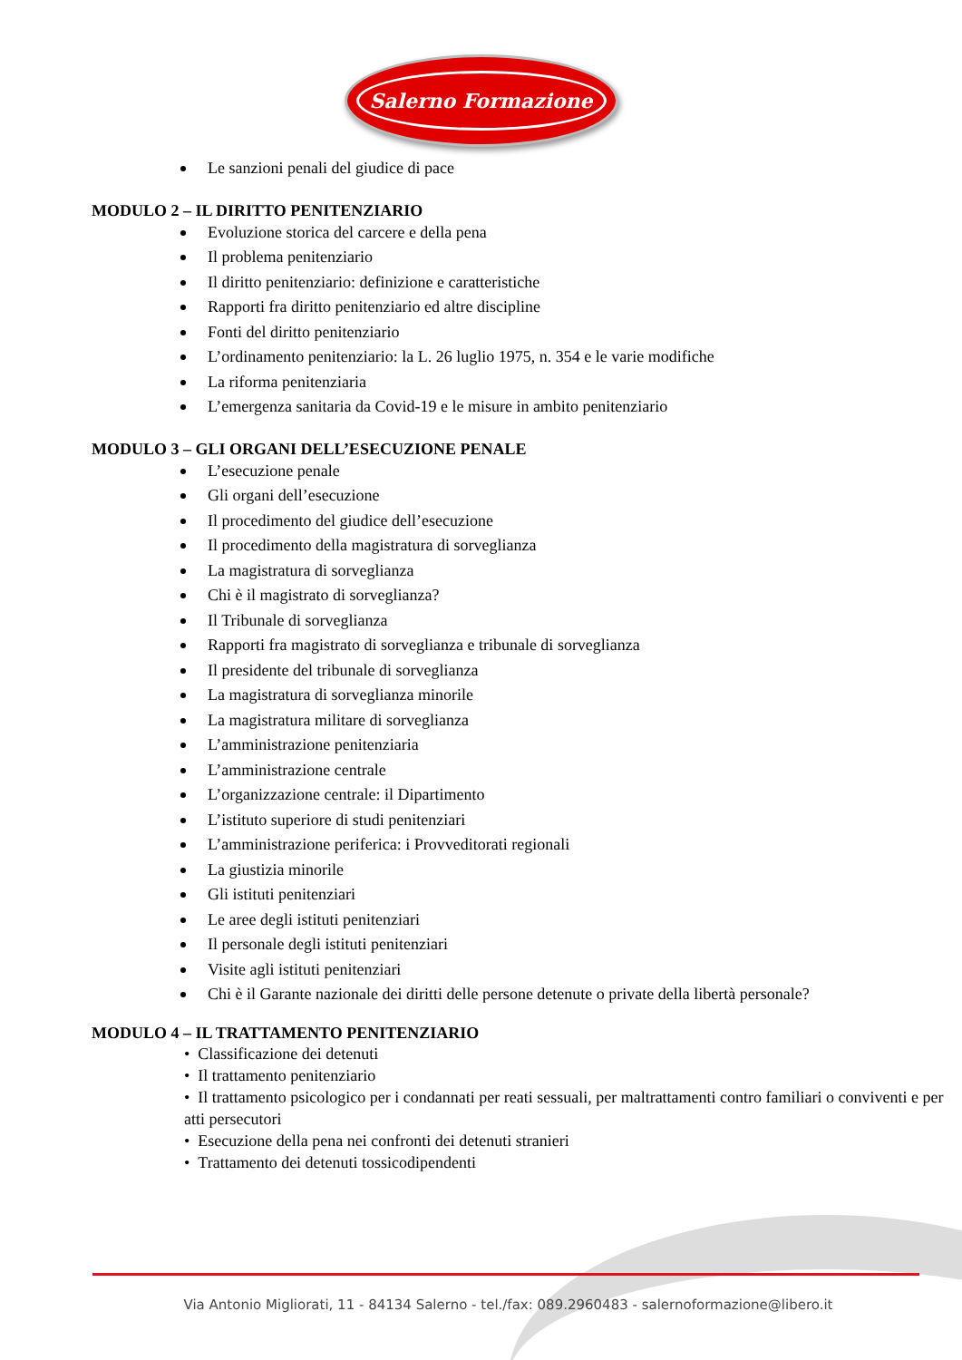Salerno Formazione
Le sanzioni penali del giudice di pace
MODULO 2 – IL DIRITTO PENITENZIARIO
Evoluzione storica del carcere e della pena
Il problema penitenziario
Il diritto penitenziario: definizione e caratteristiche
Rapporti fra diritto penitenziario ed altre discipline
Fonti del diritto penitenziario
L’ordinamento penitenziario: la L. 26 luglio 1975, n. 354 e le varie modifiche
La riforma penitenziaria
L’emergenza sanitaria da Covid-19 e le misure in ambito penitenziario
MODULO 3 – GLI ORGANI DELL’ESECUZIONE PENALE
L’esecuzione penale
Gli organi dell’esecuzione
Il procedimento del giudice dell’esecuzione
Il procedimento della magistratura di sorveglianza
La magistratura di sorveglianza
Chi è il magistrato di sorveglianza?
Il Tribunale di sorveglianza
Rapporti fra magistrato di sorveglianza e tribunale di sorveglianza
Il presidente del tribunale di sorveglianza
La magistratura di sorveglianza minorile
La magistratura militare di sorveglianza
L’amministrazione penitenziaria
L’amministrazione centrale
L’organizzazione centrale: il Dipartimento
L’istituto superiore di studi penitenziari
L’amministrazione periferica: i Provveditorati regionali
La giustizia minorile
Gli istituti penitenziari
Le aree degli istituti penitenziari
Il personale degli istituti penitenziari
Visite agli istituti penitenziari
Chi è il Garante nazionale dei diritti delle persone detenute o private della libertà personale?
MODULO 4 – IL TRATTAMENTO PENITENZIARIO
• Classificazione dei detenuti
• Il trattamento penitenziario
• Il trattamento psicologico per i condannati per reati sessuali, per maltrattamenti contro familiari o conviventi e per atti persecutori
• Esecuzione della pena nei confronti dei detenuti stranieri
• Trattamento dei detenuti tossicodipendenti
Via Antonio Migliorati, 11 - 84134 Salerno - tel./fax: 089.2960483 - salernoformazione@libero.it